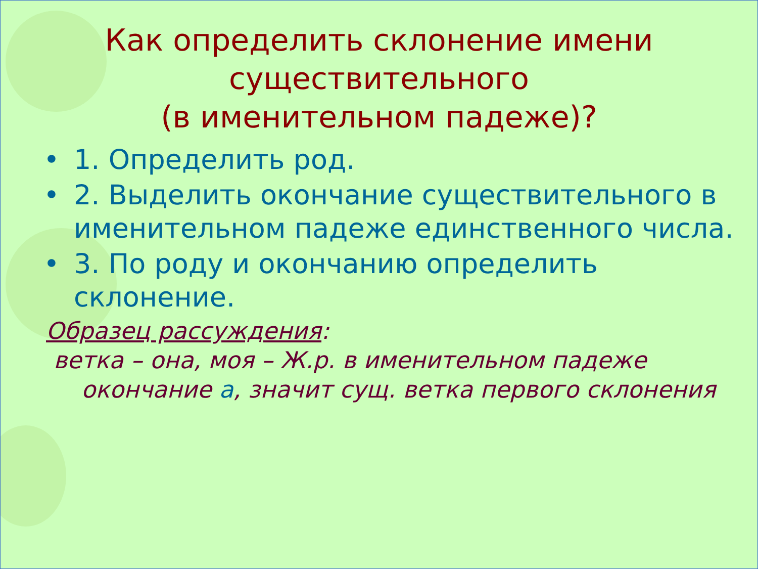Как определить склонение имени
существительного
(в именительном падеже)?
• 1. Определить род.
• 2. Выделить окончание существительного в именительном падеже единственного числа.
• 3. По роду и окончанию определить склонение.
Образец рассуждения:
ветка – она, моя – Ж.р. в именительном падеже окончание а, значит сущ. ветка первого склонения